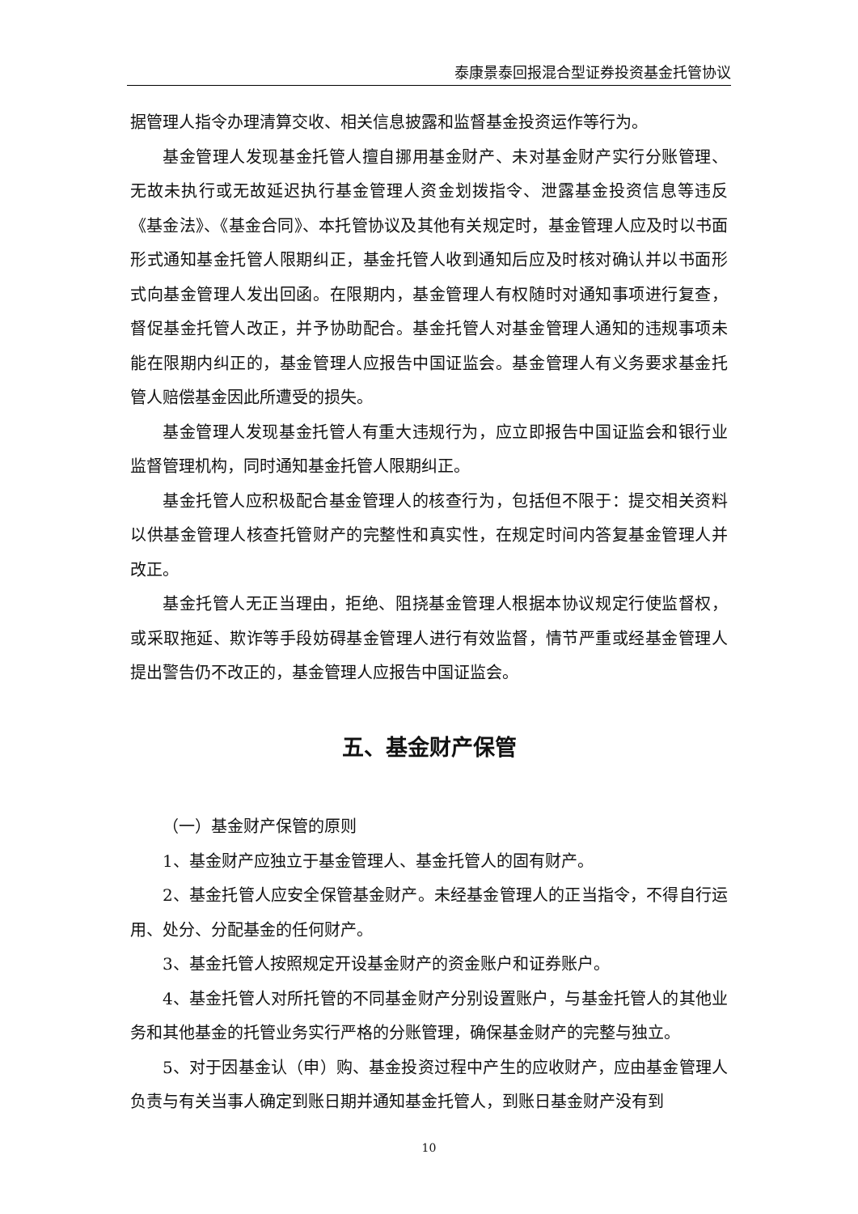泰康景泰回报混合型证券投资基金托管协议
据管理人指令办理清算交收、相关信息披露和监督基金投资运作等行为。
基金管理人发现基金托管人擅自挪用基金财产、未对基金财产实行分账管理、无故未执行或无故延迟执行基金管理人资金划拨指令、泄露基金投资信息等违反《基金法》、《基金合同》、本托管协议及其他有关规定时，基金管理人应及时以书面形式通知基金托管人限期纠正，基金托管人收到通知后应及时核对确认并以书面形式向基金管理人发出回函。在限期内，基金管理人有权随时对通知事项进行复查，督促基金托管人改正，并予协助配合。基金托管人对基金管理人通知的违规事项未能在限期内纠正的，基金管理人应报告中国证监会。基金管理人有义务要求基金托管人赔偿基金因此所遭受的损失。
基金管理人发现基金托管人有重大违规行为，应立即报告中国证监会和银行业监督管理机构，同时通知基金托管人限期纠正。
基金托管人应积极配合基金管理人的核查行为，包括但不限于：提交相关资料以供基金管理人核查托管财产的完整性和真实性，在规定时间内答复基金管理人并改正。
基金托管人无正当理由，拒绝、阻挠基金管理人根据本协议规定行使监督权，或采取拖延、欺诈等手段妨碍基金管理人进行有效监督，情节严重或经基金管理人提出警告仍不改正的，基金管理人应报告中国证监会。
五、基金财产保管
（一）基金财产保管的原则
1、基金财产应独立于基金管理人、基金托管人的固有财产。
2、基金托管人应安全保管基金财产。未经基金管理人的正当指令，不得自行运用、处分、分配基金的任何财产。
3、基金托管人按照规定开设基金财产的资金账户和证券账户。
4、基金托管人对所托管的不同基金财产分别设置账户，与基金托管人的其他业务和其他基金的托管业务实行严格的分账管理，确保基金财产的完整与独立。
5、对于因基金认（申）购、基金投资过程中产生的应收财产，应由基金管理人负责与有关当事人确定到账日期并通知基金托管人，到账日基金财产没有到
10